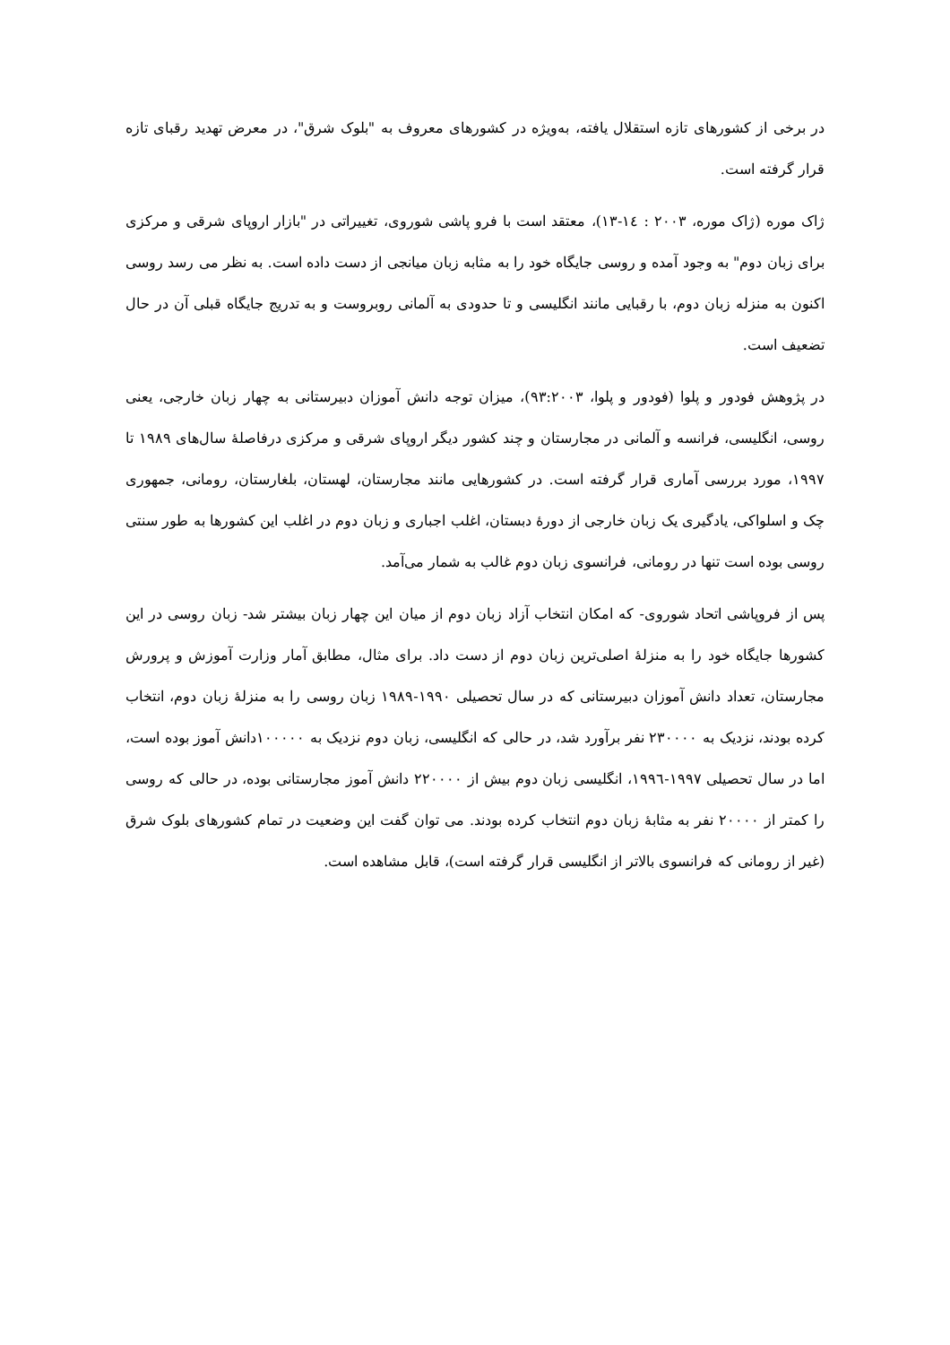در برخی از کشورهای تازه استقلال یافته، به‌ویژه در کشورهای معروف به "بلوک شرق"، در معرض تهدید رقبای تازه قرار گرفته است.
ژاک موره (ژاک موره، ۲۰۰۳ : ١٤-۱۳)، معتقد است با فرو پاشی شوروی، تغییراتی در "بازار اروپای شرقی و مرکزی برای زبان دوم" به وجود آمده و روسی جایگاه خود را به مثابه زبان میانجی از دست داده است. به نظر می رسد روسی اکنون به منزله زبان دوم، با رقبایی مانند انگلیسی و تا حدودی به آلمانی روبروست و به تدریج جایگاه قبلی آن در حال تضعیف است.
در پژوهش فودور و پلوا (فودور و پلوا، ۹۳:۲۰۰۳)، میزان توجه دانش آموزان دبیرستانی به چهار زبان خارجی، یعنی روسی، انگلیسی، فرانسه و آلمانی در مجارستان و چند کشور دیگر اروپای شرقی و مرکزی درفاصلهٔ سال‌های ۱۹۸۹ تا ۱۹۹۷، مورد بررسی آماری قرار گرفته است. در کشورهایی مانند مجارستان، لهستان، بلغارستان، رومانی، جمهوری چک و اسلواکی، یادگیری یک زبان خارجی از دورهٔ دبستان، اغلب اجباری و زبان دوم در اغلب این کشورها به طور سنتی روسی بوده است تنها در رومانی، فرانسوی زبان دوم غالب به شمار می‌آمد.
پس از فروپاشی اتحاد شوروی- که امکان انتخاب آزاد زبان دوم از میان این چهار زبان بیشتر شد- زبان روسی در این کشورها جایگاه خود را به منزلهٔ اصلی‌ترین زبان دوم از دست داد. برای مثال، مطابق آمار وزارت آموزش و پرورش مجارستان، تعداد دانش آموزان دبیرستانی که در سال تحصیلی ۱۹۹۰-۱۹۸۹ زبان روسی را به منزلهٔ زبان دوم، انتخاب کرده بودند، نزدیک به ۲۳۰۰۰۰ نفر برآورد شد، در حالی که انگلیسی، زبان دوم نزدیک به ۱۰۰۰۰۰دانش آموز بوده است، اما در سال تحصیلی ۱۹۹۷-۱۹۹٦، انگلیسی زبان دوم بیش از ۲۲۰۰۰۰ دانش آموز مجارستانی بوده، در حالی که روسی را کمتر از ۲۰۰۰۰ نفر به مثابهٔ زبان دوم انتخاب کرده بودند. می توان گفت این وضعیت در تمام کشورهای بلوک شرق (غیر از رومانی که فرانسوی بالاتر از انگلیسی قرار گرفته است)، قابل مشاهده است.